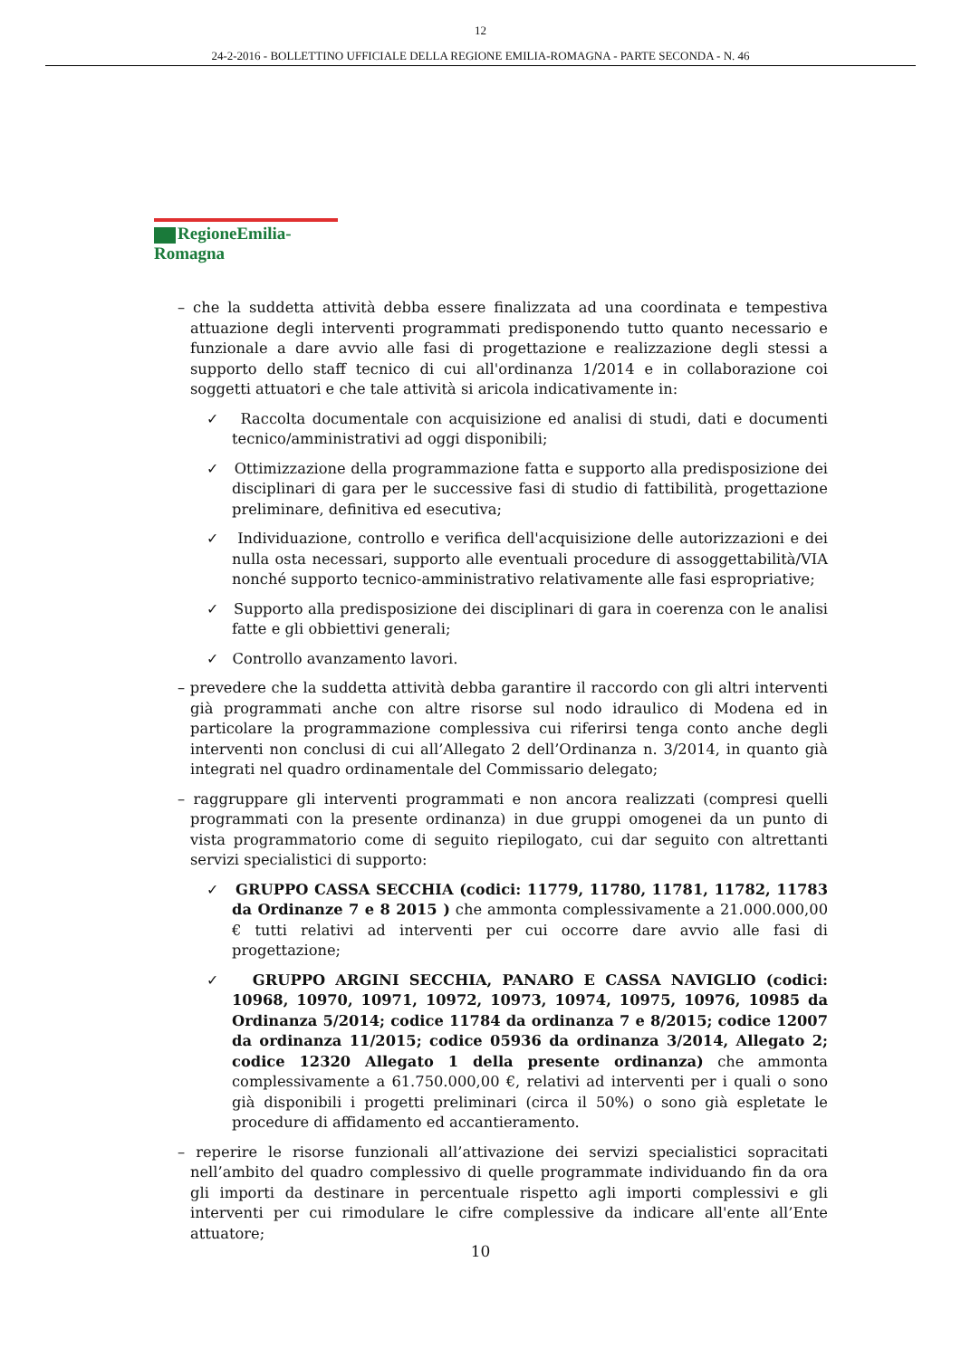12
24-2-2016 - BOLLETTINO UFFICIALE DELLA REGIONE EMILIA-ROMAGNA - PARTE SECONDA - N. 46
RegioneEmilia-Romagna
– che la suddetta attività debba essere finalizzata ad una coordinata e tempestiva attuazione degli interventi programmati predisponendo tutto quanto necessario e funzionale a dare avvio alle fasi di progettazione e realizzazione degli stessi a supporto dello staff tecnico di cui all'ordinanza 1/2014 e in collaborazione coi soggetti attuatori e che tale attività si aricola indicativamente in:
✓ Raccolta documentale con acquisizione ed analisi di studi, dati e documenti tecnico/amministrativi ad oggi disponibili;
✓ Ottimizzazione della programmazione fatta e supporto alla predisposizione dei disciplinari di gara per le successive fasi di studio di fattibilità, progettazione preliminare, definitiva ed esecutiva;
✓ Individuazione, controllo e verifica dell'acquisizione delle autorizzazioni e dei nulla osta necessari, supporto alle eventuali procedure di assoggettabilità/VIA nonché supporto tecnico-amministrativo relativamente alle fasi espropriative;
✓ Supporto alla predisposizione dei disciplinari di gara in coerenza con le analisi fatte e gli obbiettivi generali;
✓ Controllo avanzamento lavori.
– prevedere che la suddetta attività debba garantire il raccordo con gli altri interventi già programmati anche con altre risorse sul nodo idraulico di Modena ed in particolare la programmazione complessiva cui riferirsi tenga conto anche degli interventi non conclusi di cui all’Allegato 2 dell’Ordinanza n. 3/2014, in quanto già integrati nel quadro ordinamentale del Commissario delegato;
– raggruppare gli interventi programmati e non ancora realizzati (compresi quelli programmati con la presente ordinanza) in due gruppi omogenei da un punto di vista programmatorio come di seguito riepilogato, cui dar seguito con altrettanti servizi specialistici di supporto:
✓ GRUPPO CASSA SECCHIA (codici: 11779, 11780, 11781, 11782, 11783 da Ordinanze 7 e 8 2015 ) che ammonta complessivamente a 21.000.000,00 € tutti relativi ad interventi per cui occorre dare avvio alle fasi di progettazione;
✓ GRUPPO ARGINI SECCHIA, PANARO E CASSA NAVIGLIO (codici: 10968, 10970, 10971, 10972, 10973, 10974, 10975, 10976, 10985 da Ordinanza 5/2014; codice 11784 da ordinanza 7 e 8/2015; codice 12007 da ordinanza 11/2015; codice 05936 da ordinanza 3/2014, Allegato 2; codice 12320 Allegato 1 della presente ordinanza) che ammonta complessivamente a 61.750.000,00 €, relativi ad interventi per i quali o sono già disponibili i progetti preliminari (circa il 50%) o sono già espletate le procedure di affidamento ed accantieramento.
– reperire le risorse funzionali all’attivazione dei servizi specialistici sopracitati nell’ambito del quadro complessivo di quelle programmate individuando fin da ora gli importi da destinare in percentuale rispetto agli importi complessivi e gli interventi per cui rimodulare le cifre complessive da indicare all'ente all’Ente attuatore;
10